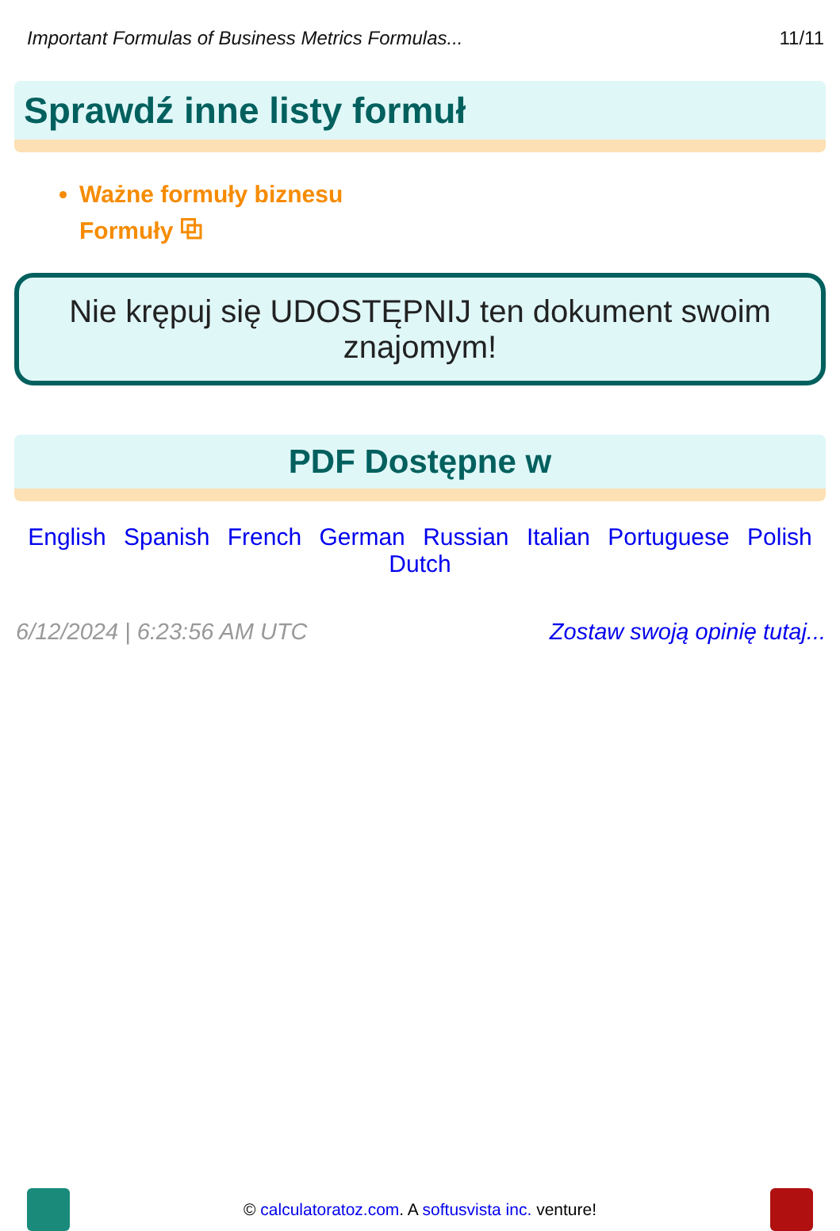Important Formulas of Business Metrics Formulas... 11/11
Sprawdź inne listy formuł
Ważne formuły biznesu
Formuły ⧉
Nie krępuj się UDOSTĘPNIJ ten dokument swoim znajomym!
PDF Dostępne w
English Spanish French German Russian Italian Portuguese Polish Dutch
6/12/2024 | 6:23:56 AM UTC Zostaw swoją opinię tutaj...
© calculatoratoz.com. A softusvista inc. venture!